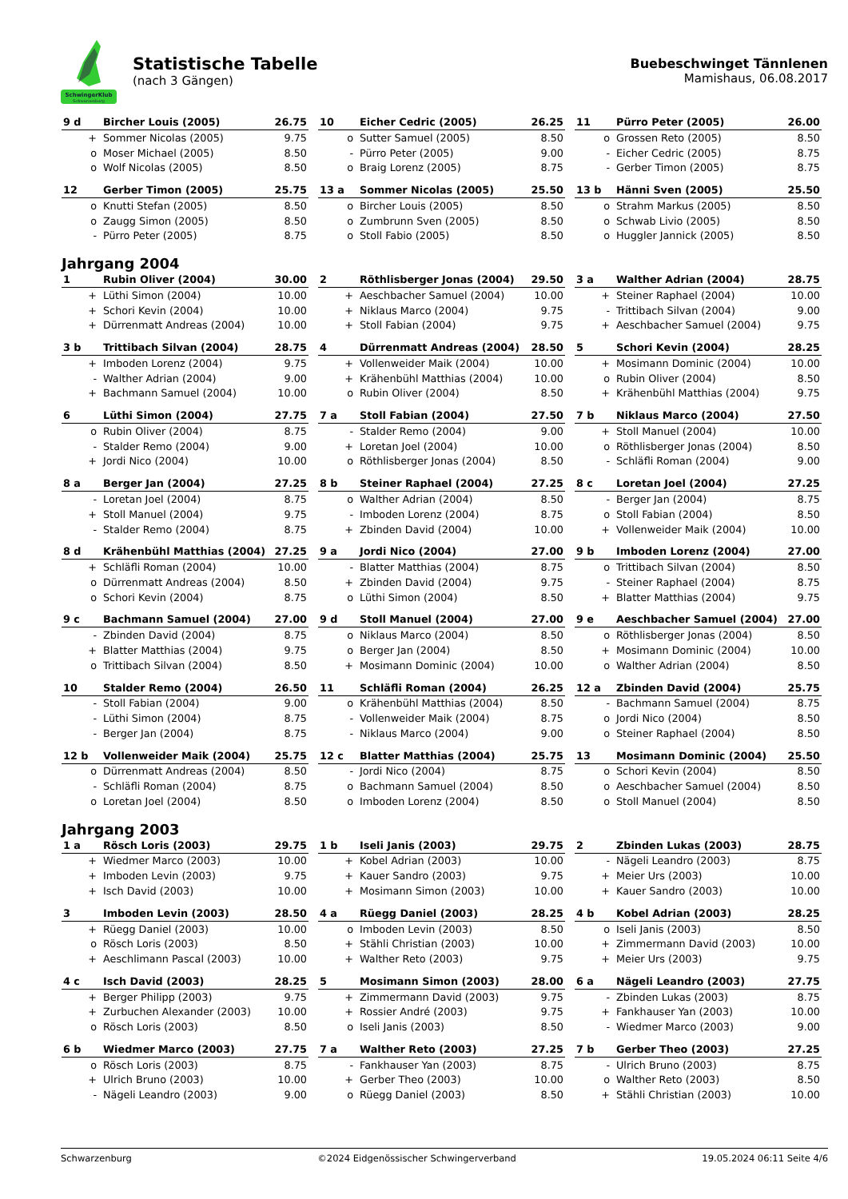SchwingerKlub
Schwarzenburg
Statistische Tabelle
(nach 3 Gängen)
Buebeschwinget Tännlenen
Mamishaus, 06.08.2017
| 9 d | Bircher Louis (2005) | 26.75 |
| --- | --- | --- |
| + | Sommer Nicolas (2005) | 9.75 |
| o | Moser Michael (2005) | 8.50 |
| o | Wolf Nicolas (2005) | 8.50 |
| 10 | Eicher Cedric (2005) | 26.25 |
| --- | --- | --- |
| o | Sutter Samuel (2005) | 8.50 |
| - | Pürro Peter (2005) | 9.00 |
| o | Braig Lorenz (2005) | 8.75 |
| 11 | Pürro Peter (2005) | 26.00 |
| --- | --- | --- |
| o | Grossen Reto (2005) | 8.50 |
| - | Eicher Cedric (2005) | 8.75 |
| - | Gerber Timon (2005) | 8.75 |
| 12 | Gerber Timon (2005) | 25.75 |
| --- | --- | --- |
| o | Knutti Stefan (2005) | 8.50 |
| o | Zaugg Simon (2005) | 8.50 |
| - | Pürro Peter (2005) | 8.75 |
| 13 a | Sommer Nicolas (2005) | 25.50 |
| --- | --- | --- |
| o | Bircher Louis (2005) | 8.50 |
| o | Zumbrunn Sven (2005) | 8.50 |
| o | Stoll Fabio (2005) | 8.50 |
| 13 b | Hänni Sven (2005) | 25.50 |
| --- | --- | --- |
| o | Strahm Markus (2005) | 8.50 |
| o | Schwab Livio (2005) | 8.50 |
| o | Huggler Jannick (2005) | 8.50 |
Jahrgang 2004
| 1 | Rubin Oliver (2004) | 30.00 |
| --- | --- | --- |
| + | Lüthi Simon (2004) | 10.00 |
| + | Schori Kevin (2004) | 10.00 |
| + | Dürrenmatt Andreas (2004) | 10.00 |
| 2 | Röthlisberger Jonas (2004) | 29.50 |
| --- | --- | --- |
| + | Aeschbacher Samuel (2004) | 10.00 |
| + | Niklaus Marco (2004) | 9.75 |
| + | Stoll Fabian (2004) | 9.75 |
| 3 a | Walther Adrian (2004) | 28.75 |
| --- | --- | --- |
| + | Steiner Raphael (2004) | 10.00 |
| - | Trittibach Silvan (2004) | 9.00 |
| + | Aeschbacher Samuel (2004) | 9.75 |
| 3 b | Trittibach Silvan (2004) | 28.75 |
| --- | --- | --- |
| + | Imboden Lorenz (2004) | 9.75 |
| - | Walther Adrian (2004) | 9.00 |
| + | Bachmann Samuel (2004) | 10.00 |
| 4 | Dürrenmatt Andreas (2004) | 28.50 |
| --- | --- | --- |
| + | Vollenweider Maik (2004) | 10.00 |
| + | Krähenbühl Matthias (2004) | 10.00 |
| o | Rubin Oliver (2004) | 8.50 |
| 5 | Schori Kevin (2004) | 28.25 |
| --- | --- | --- |
| + | Mosimann Dominic (2004) | 10.00 |
| o | Rubin Oliver (2004) | 8.50 |
| + | Krähenbühl Matthias (2004) | 9.75 |
| 6 | Lüthi Simon (2004) | 27.75 |
| --- | --- | --- |
| o | Rubin Oliver (2004) | 8.75 |
| - | Stalder Remo (2004) | 9.00 |
| + | Jordi Nico (2004) | 10.00 |
| 7 a | Stoll Fabian (2004) | 27.50 |
| --- | --- | --- |
| - | Stalder Remo (2004) | 9.00 |
| + | Loretan Joel (2004) | 10.00 |
| o | Röthlisberger Jonas (2004) | 8.50 |
| 7 b | Niklaus Marco (2004) | 27.50 |
| --- | --- | --- |
| + | Stoll Manuel (2004) | 10.00 |
| o | Röthlisberger Jonas (2004) | 8.50 |
| - | Schläfli Roman (2004) | 9.00 |
| 8 a | Berger Jan (2004) | 27.25 |
| --- | --- | --- |
| - | Loretan Joel (2004) | 8.75 |
| + | Stoll Manuel (2004) | 9.75 |
| - | Stalder Remo (2004) | 8.75 |
| 8 b | Steiner Raphael (2004) | 27.25 |
| --- | --- | --- |
| o | Walther Adrian (2004) | 8.50 |
| - | Imboden Lorenz (2004) | 8.75 |
| + | Zbinden David (2004) | 10.00 |
| 8 c | Loretan Joel (2004) | 27.25 |
| --- | --- | --- |
| - | Berger Jan (2004) | 8.75 |
| o | Stoll Fabian (2004) | 8.50 |
| + | Vollenweider Maik (2004) | 10.00 |
| 8 d | Krähenbühl Matthias (2004) | 27.25 |
| --- | --- | --- |
| + | Schläfli Roman (2004) | 10.00 |
| o | Dürrenmatt Andreas (2004) | 8.50 |
| o | Schori Kevin (2004) | 8.75 |
| 9 a | Jordi Nico (2004) | 27.00 |
| --- | --- | --- |
| - | Blatter Matthias (2004) | 8.75 |
| + | Zbinden David (2004) | 9.75 |
| o | Lüthi Simon (2004) | 8.50 |
| 9 b | Imboden Lorenz (2004) | 27.00 |
| --- | --- | --- |
| o | Trittibach Silvan (2004) | 8.50 |
| - | Steiner Raphael (2004) | 8.75 |
| + | Blatter Matthias (2004) | 9.75 |
| 9 c | Bachmann Samuel (2004) | 27.00 |
| --- | --- | --- |
| - | Zbinden David (2004) | 8.75 |
| + | Blatter Matthias (2004) | 9.75 |
| o | Trittibach Silvan (2004) | 8.50 |
| 9 d | Stoll Manuel (2004) | 27.00 |
| --- | --- | --- |
| o | Niklaus Marco (2004) | 8.50 |
| o | Berger Jan (2004) | 8.50 |
| + | Mosimann Dominic (2004) | 10.00 |
| 9 e | Aeschbacher Samuel (2004) | 27.00 |
| --- | --- | --- |
| o | Röthlisberger Jonas (2004) | 8.50 |
| + | Mosimann Dominic (2004) | 10.00 |
| o | Walther Adrian (2004) | 8.50 |
| 10 | Stalder Remo (2004) | 26.50 |
| --- | --- | --- |
| - | Stoll Fabian (2004) | 9.00 |
| - | Lüthi Simon (2004) | 8.75 |
| - | Berger Jan (2004) | 8.75 |
| 11 | Schläfli Roman (2004) | 26.25 |
| --- | --- | --- |
| o | Krähenbühl Matthias (2004) | 8.50 |
| - | Vollenweider Maik (2004) | 8.75 |
| - | Niklaus Marco (2004) | 9.00 |
| 12 a | Zbinden David (2004) | 25.75 |
| --- | --- | --- |
| - | Bachmann Samuel (2004) | 8.75 |
| o | Jordi Nico (2004) | 8.50 |
| o | Steiner Raphael (2004) | 8.50 |
| 12 b | Vollenweider Maik (2004) | 25.75 |
| --- | --- | --- |
| o | Dürrenmatt Andreas (2004) | 8.50 |
| - | Schläfli Roman (2004) | 8.75 |
| o | Loretan Joel (2004) | 8.50 |
| 12 c | Blatter Matthias (2004) | 25.75 |
| --- | --- | --- |
| - | Jordi Nico (2004) | 8.75 |
| o | Bachmann Samuel (2004) | 8.50 |
| o | Imboden Lorenz (2004) | 8.50 |
| 13 | Mosimann Dominic (2004) | 25.50 |
| --- | --- | --- |
| o | Schori Kevin (2004) | 8.50 |
| o | Aeschbacher Samuel (2004) | 8.50 |
| o | Stoll Manuel (2004) | 8.50 |
Jahrgang 2003
| 1 a | Rösch Loris (2003) | 29.75 |
| --- | --- | --- |
| + | Wiedmer Marco (2003) | 10.00 |
| + | Imboden Levin (2003) | 9.75 |
| + | Isch David (2003) | 10.00 |
| 1 b | Iseli Janis (2003) | 29.75 |
| --- | --- | --- |
| + | Kobel Adrian (2003) | 10.00 |
| + | Kauer Sandro (2003) | 9.75 |
| + | Mosimann Simon (2003) | 10.00 |
| 2 | Zbinden Lukas (2003) | 28.75 |
| --- | --- | --- |
| - | Nägeli Leandro (2003) | 8.75 |
| + | Meier Urs (2003) | 10.00 |
| + | Kauer Sandro (2003) | 10.00 |
| 3 | Imboden Levin (2003) | 28.50 |
| --- | --- | --- |
| + | Rüegg Daniel (2003) | 10.00 |
| o | Rösch Loris (2003) | 8.50 |
| + | Aeschlimann Pascal (2003) | 10.00 |
| 4 a | Rüegg Daniel (2003) | 28.25 |
| --- | --- | --- |
| o | Imboden Levin (2003) | 8.50 |
| + | Stähli Christian (2003) | 10.00 |
| + | Walther Reto (2003) | 9.75 |
| 4 b | Kobel Adrian (2003) | 28.25 |
| --- | --- | --- |
| o | Iseli Janis (2003) | 8.50 |
| + | Zimmermann David (2003) | 10.00 |
| + | Meier Urs (2003) | 9.75 |
| 4 c | Isch David (2003) | 28.25 |
| --- | --- | --- |
| + | Berger Philipp (2003) | 9.75 |
| + | Zurbuchen Alexander (2003) | 10.00 |
| o | Rösch Loris (2003) | 8.50 |
| 5 | Mosimann Simon (2003) | 28.00 |
| --- | --- | --- |
| + | Zimmermann David (2003) | 9.75 |
| + | Rossier André (2003) | 9.75 |
| o | Iseli Janis (2003) | 8.50 |
| 6 a | Nägeli Leandro (2003) | 27.75 |
| --- | --- | --- |
| - | Zbinden Lukas (2003) | 8.75 |
| + | Fankhauser Yan (2003) | 10.00 |
| - | Wiedmer Marco (2003) | 9.00 |
| 6 b | Wiedmer Marco (2003) | 27.75 |
| --- | --- | --- |
| o | Rösch Loris (2003) | 8.75 |
| + | Ulrich Bruno (2003) | 10.00 |
| - | Nägeli Leandro (2003) | 9.00 |
| 7 a | Walther Reto (2003) | 27.25 |
| --- | --- | --- |
| - | Fankhauser Yan (2003) | 8.75 |
| + | Gerber Theo (2003) | 10.00 |
| o | Rüegg Daniel (2003) | 8.50 |
| 7 b | Gerber Theo (2003) | 27.25 |
| --- | --- | --- |
| - | Ulrich Bruno (2003) | 8.75 |
| o | Walther Reto (2003) | 8.50 |
| + | Stähli Christian (2003) | 10.00 |
Schwarzenburg ©2024 Eidgenössischer Schwingerverband 19.05.2024 06:11 Seite 4/6